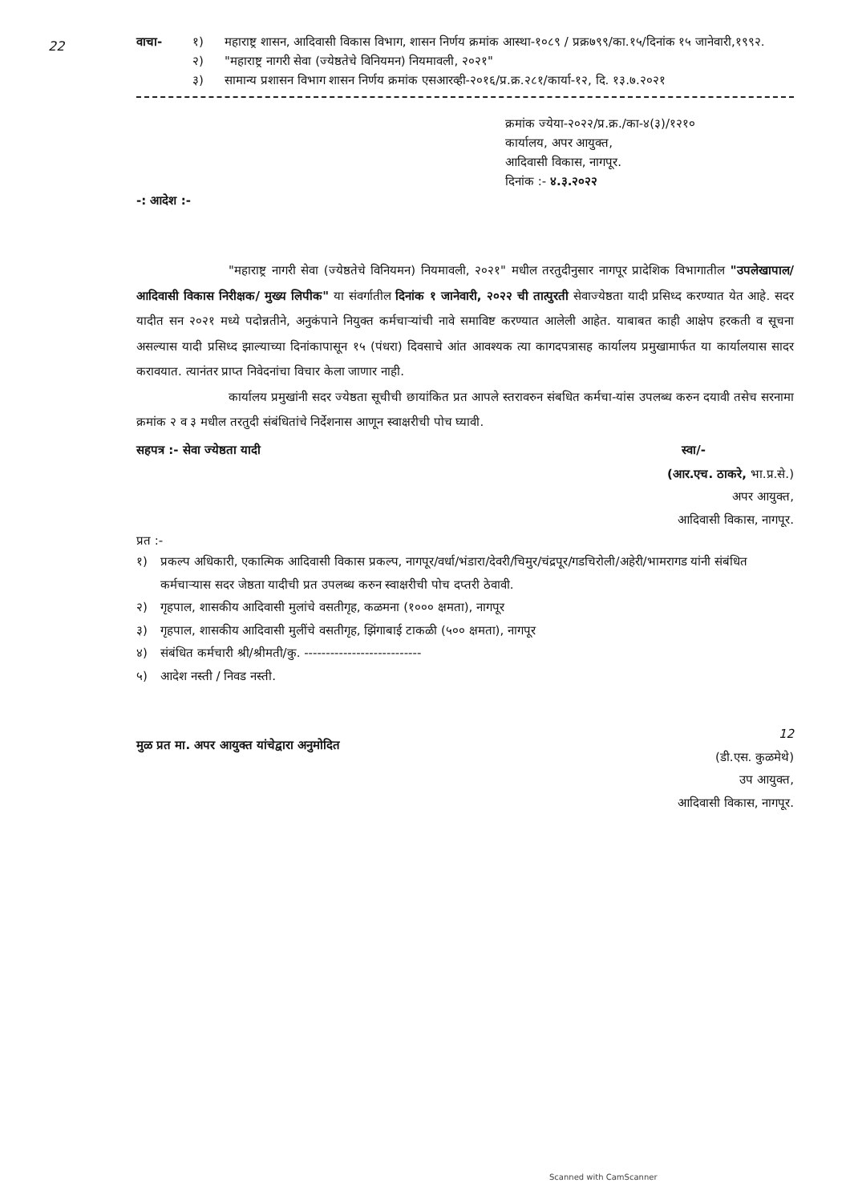22
वाचा- १) महाराष्ट्र शासन, आदिवासी विकास विभाग, शासन निर्णय क्रमांक आस्था-१०८९ / प्रक्र७९९/का.१५/दिनांक १५ जानेवारी,१९९२.
२) "महाराष्ट्र नागरी सेवा (ज्येष्ठतेचे विनियमन) नियमावली, २०२१"
३) सामान्य प्रशासन विभाग शासन निर्णय क्रमांक एसआरव्ही-२०१६/प्र.क्र.२८१/कार्या-१२, दि. १३.७.२०२१
क्रमांक ज्येया-२०२२/प्र.क्र./का-४(३)/१२१०
कार्यालय, अपर आयुक्त,
आदिवासी विकास, नागपूर.
दिनांक :- ४.३.२०२२
-: आदेश :-
"महाराष्ट्र नागरी सेवा (ज्येष्ठतेचे विनियमन) नियमावली, २०२१" मधील तरतुदीनुसार नागपूर प्रादेशिक विभागातील "उपलेखापाल/ आदिवासी विकास निरीक्षक/ मुख्य लिपीक" या संवर्गातील दिनांक १ जानेवारी, २०२२ ची तात्पुरती सेवाज्येष्ठता यादी प्रसिध्द करण्यात येत आहे. सदर यादीत सन २०२१ मध्ये पदोन्नतीने, अनुकंपाने नियुक्त कर्मचाऱ्यांची नावे समाविष्ट करण्यात आलेली आहेत. याबाबत काही आक्षेप हरकती व सूचना असल्यास यादी प्रसिध्द झाल्याच्या दिनांकापासून १५ (पंधरा) दिवसाचे आंत आवश्यक त्या कागदपत्रासह कार्यालय प्रमुखामार्फत या कार्यालयास सादर करावयात. त्यानंतर प्राप्त निवेदनांचा विचार केला जाणार नाही.
कार्यालय प्रमुखांनी सदर ज्येष्ठता सूचीची छायांकित प्रत आपले स्तरावरुन संबधित कर्मचा-यांस उपलब्ध करुन दयावी तसेच सरनामा क्रमांक २ व ३ मधील तरतुदी संबंधितांचे निर्देशनास आणून स्वाक्षरीची पोच घ्यावी.
सहपत्र :- सेवा ज्येष्ठता यादी स्वा/-
(आर.एच. ठाकरे, भा.प्र.से.)
अपर आयुक्त,
आदिवासी विकास, नागपूर.
प्रत :-
१) प्रकल्प अधिकारी, एकात्मिक आदिवासी विकास प्रकल्प, नागपूर/वर्धा/भंडारा/देवरी/चिमुर/चंद्रपूर/गडचिरोली/अहेरी/भामरागड यांनी संबंधित कर्मचाऱ्यास सदर जेष्ठता यादीची प्रत उपलब्ध करुन स्वाक्षरीची पोच दप्तरी ठेवावी.
२) गृहपाल, शासकीय आदिवासी मुलांचे वसतीगृह, कळमना (१००० क्षमता), नागपूर
३) गृहपाल, शासकीय आदिवासी मुलींचे वसतीगृह, झिंगाबाई टाकळी (५०० क्षमता), नागपूर
४) संबंधित कर्मचारी श्री/श्रीमती/कु. ---------------------------
५) आदेश नस्ती / निवड नस्ती.
मुळ प्रत मा. अपर आयुक्त यांचेद्वारा अनुमोदित
12
(डी.एस. कुळमेथे)
उप आयुक्त,
आदिवासी विकास, नागपूर.
Scanned with CamScanner